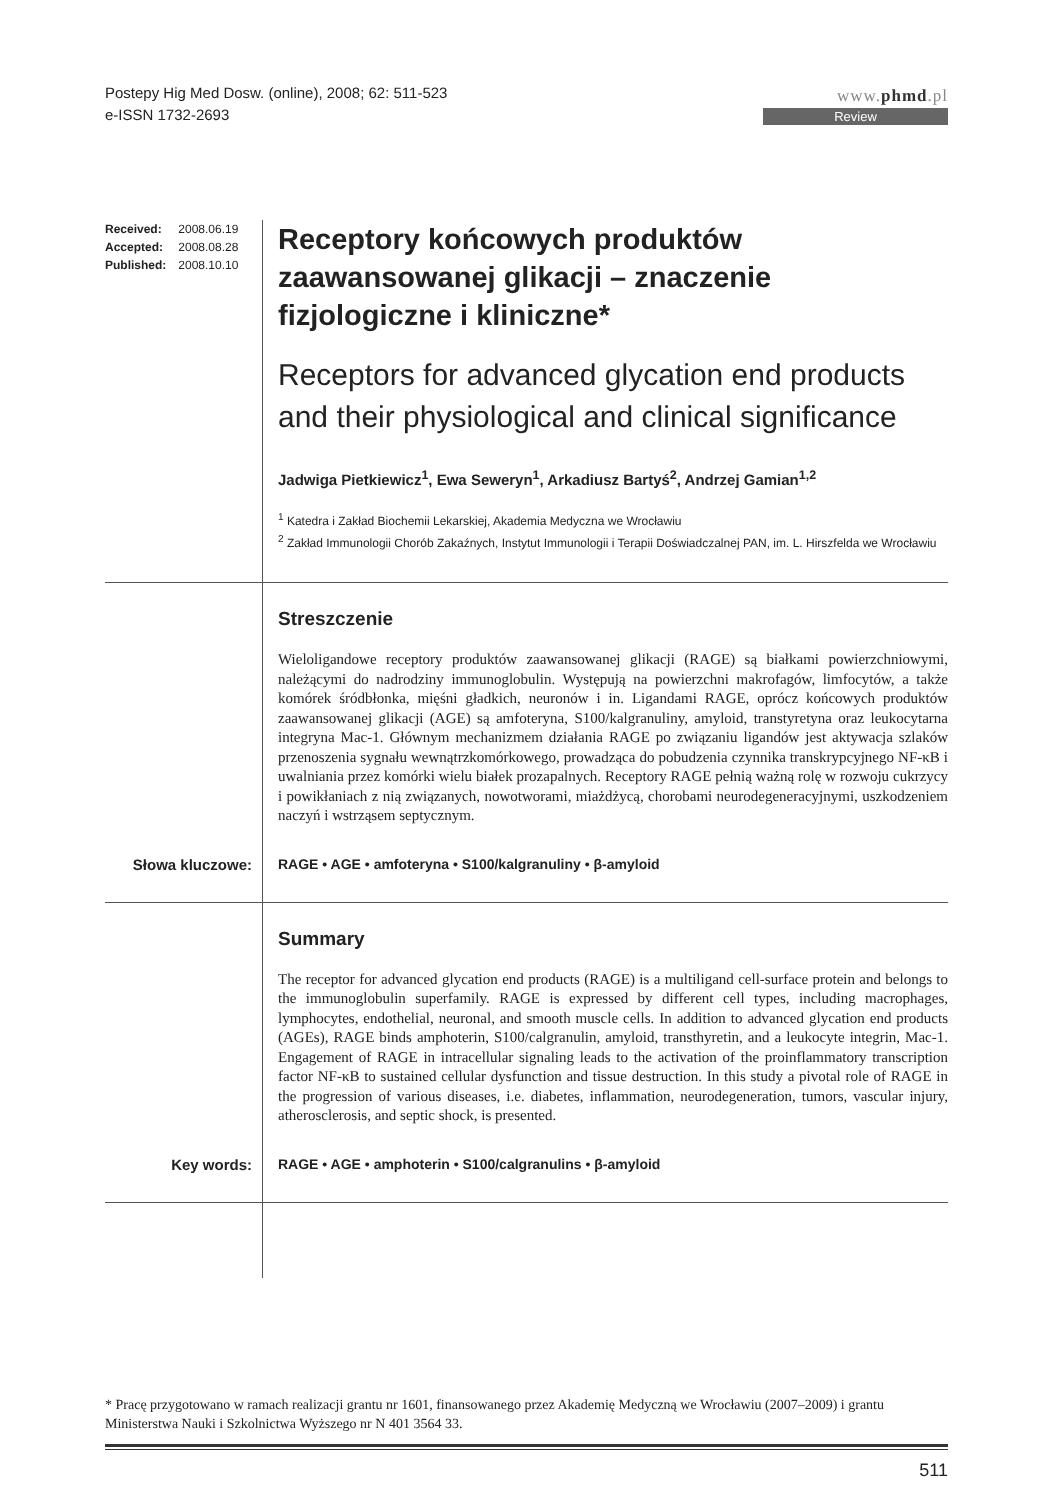Postepy Hig Med Dosw. (online), 2008; 62: 511-523
e-ISSN 1732-2693
www.phmd.pl
Review
Received: 2008.06.19
Accepted: 2008.08.28
Published: 2008.10.10
Receptory końcowych produktów zaawansowanej glikacji – znaczenie fizjologiczne i kliniczne*
Receptors for advanced glycation end products and their physiological and clinical significance
Jadwiga Pietkiewicz<sup>1</sup>, Ewa Seweryn<sup>1</sup>, Arkadiusz Bartyś<sup>2</sup>, Andrzej Gamian<sup>1,2</sup>
<sup>1</sup> Katedra i Zakład Biochemii Lekarskiej, Akademia Medyczna we Wrocławiu
<sup>2</sup> Zakład Immunologii Chorób Zakaźnych, Instytut Immunologii i Terapii Doświadczalnej PAN, im. L. Hirszfelda we Wrocławiu
Streszczenie
Wieloligandowe receptory produktów zaawansowanej glikacji (RAGE) są białkami powierzchniowymi, należącymi do nadrodziny immunoglobulin. Występują na powierzchni makrofagów, limfocytów, a także komórek śródbłonka, mięśni gładkich, neuronów i in. Ligandami RAGE, oprócz końcowych produktów zaawansowanej glikacji (AGE) są amfoteryna, S100/kalgranuliny, amyloid, transtyretyna oraz leukocytarna integryna Mac-1. Głównym mechanizmem działania RAGE po związaniu ligandów jest aktywacja szlaków przenoszenia sygnału wewnątrzkomórkowego, prowadząca do pobudzenia czynnika transkrypcyjnego NF-κB i uwalniania przez komórki wielu białek prozapalnych. Receptory RAGE pełnią ważną rolę w rozwoju cukrzycy i powikłaniach z nią związanych, nowotworami, miażdżycą, chorobami neurodegeneracyjnymi, uszkodzeniem naczyń i wstrząsem septycznym.
Słowa kluczowe: RAGE • AGE • amfoteryna • S100/kalgranuliny • β-amyloid
Summary
The receptor for advanced glycation end products (RAGE) is a multiligand cell-surface protein and belongs to the immunoglobulin superfamily. RAGE is expressed by different cell types, including macrophages, lymphocytes, endothelial, neuronal, and smooth muscle cells. In addition to advanced glycation end products (AGEs), RAGE binds amphoterin, S100/calgranulin, amyloid, transthyretin, and a leukocyte integrin, Mac-1. Engagement of RAGE in intracellular signaling leads to the activation of the proinflammatory transcription factor NF-κB to sustained cellular dysfunction and tissue destruction. In this study a pivotal role of RAGE in the progression of various diseases, i.e. diabetes, inflammation, neurodegeneration, tumors, vascular injury, atherosclerosis, and septic shock, is presented.
Key words: RAGE • AGE • amphoterin • S100/calgranulins • β-amyloid
* Pracę przygotowano w ramach realizacji grantu nr 1601, finansowanego przez Akademię Medyczną we Wrocławiu (2007–2009) i grantu Ministerstwa Nauki i Szkolnictwa Wyższego nr N 401 3564 33.
511